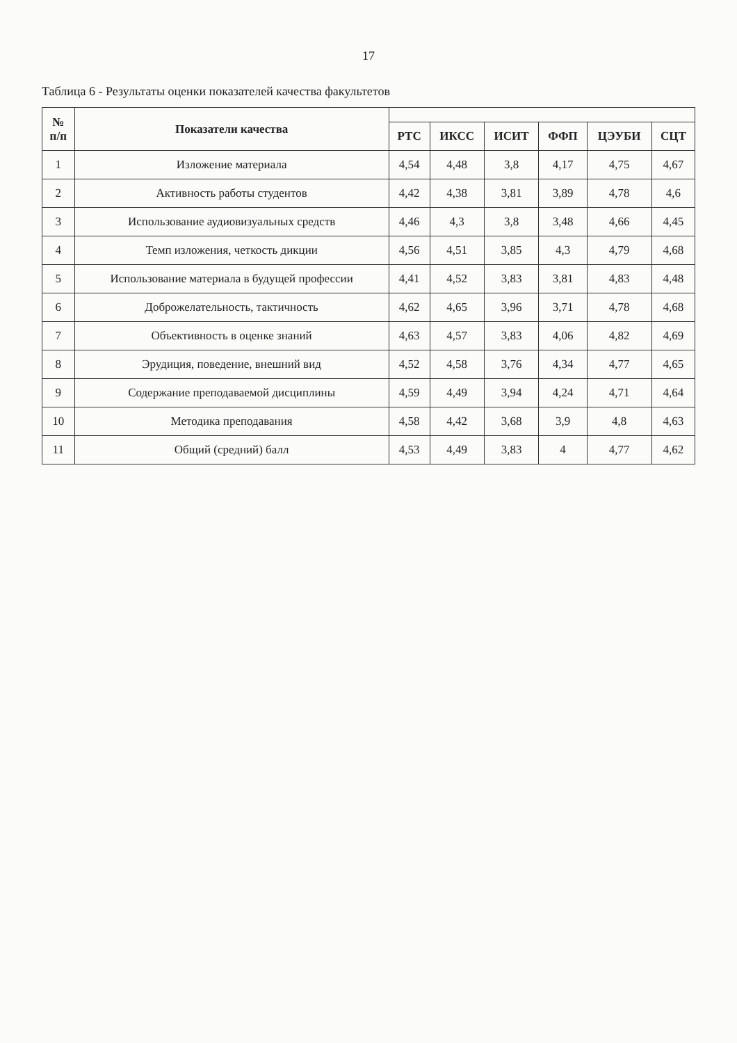17
Таблица 6 - Результаты оценки показателей качества факультетов
| № п/п | Показатели качества | | | | | | |
| --- | --- | --- | --- | --- | --- | --- | --- |
| | | РТС | ИКСС | ИСИТ | ФФП | ЦЭУБИ | СЦТ |
| 1 | Изложение материала | 4,54 | 4,48 | 3,8 | 4,17 | 4,75 | 4,67 |
| 2 | Активность работы студентов | 4,42 | 4,38 | 3,81 | 3,89 | 4,78 | 4,6 |
| 3 | Использование аудиовизуальных средств | 4,46 | 4,3 | 3,8 | 3,48 | 4,66 | 4,45 |
| 4 | Темп изложения, четкость дикции | 4,56 | 4,51 | 3,85 | 4,3 | 4,79 | 4,68 |
| 5 | Использование материала в будущей профессии | 4,41 | 4,52 | 3,83 | 3,81 | 4,83 | 4,48 |
| 6 | Доброжелательность, тактичность | 4,62 | 4,65 | 3,96 | 3,71 | 4,78 | 4,68 |
| 7 | Объективность в оценке знаний | 4,63 | 4,57 | 3,83 | 4,06 | 4,82 | 4,69 |
| 8 | Эрудиция, поведение, внешний вид | 4,52 | 4,58 | 3,76 | 4,34 | 4,77 | 4,65 |
| 9 | Содержание преподаваемой дисциплины | 4,59 | 4,49 | 3,94 | 4,24 | 4,71 | 4,64 |
| 10 | Методика преподавания | 4,58 | 4,42 | 3,68 | 3,9 | 4,8 | 4,63 |
| 11 | Общий (средний) балл | 4,53 | 4,49 | 3,83 | 4 | 4,77 | 4,62 |